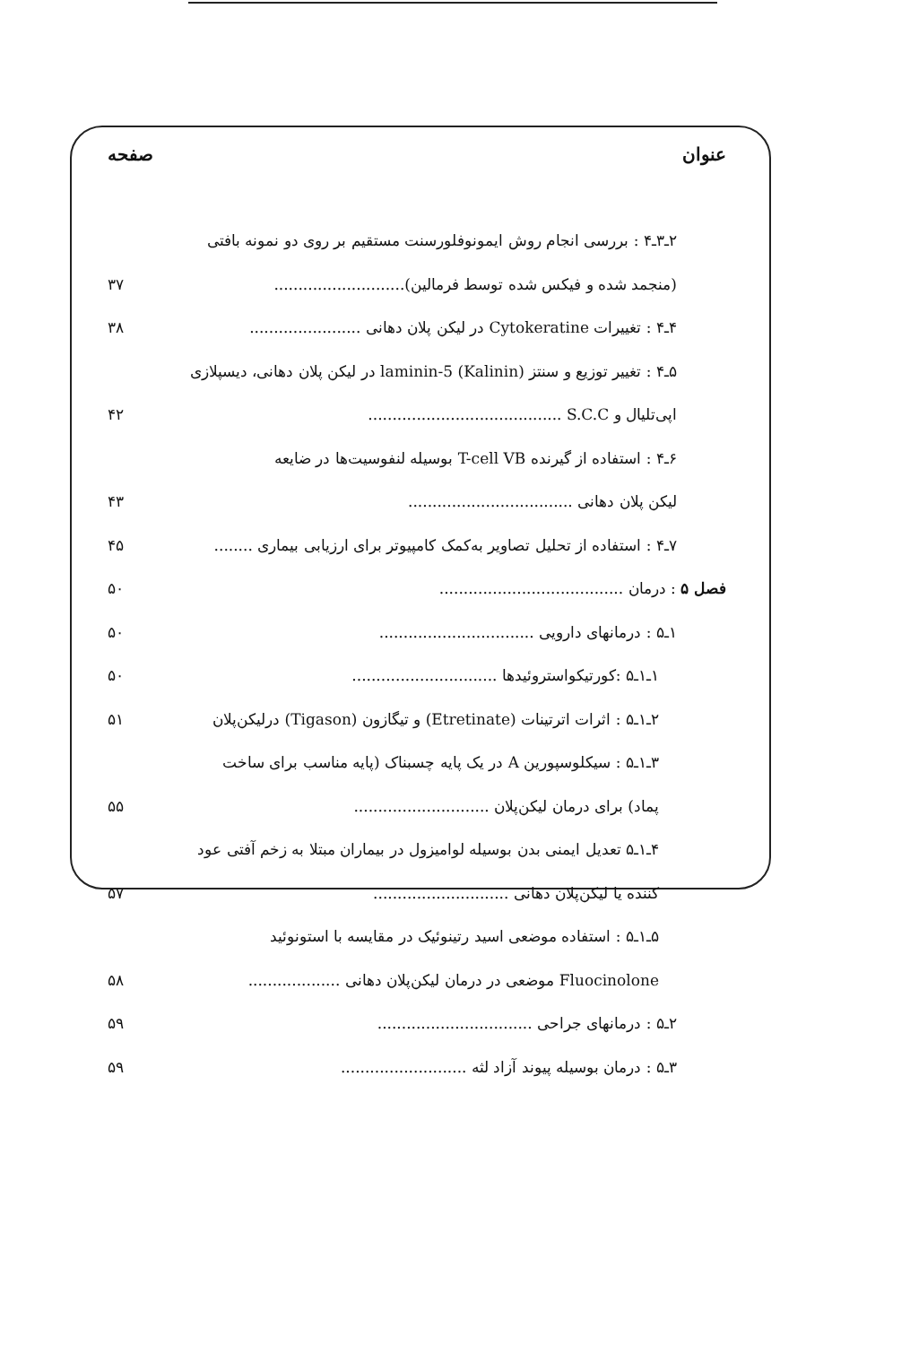عنوان صفحه
۲ـ۳ـ۴ : بررسی انجام روش ایمونوفلورسنت مستقیم بر روی دو نمونه بافتی
(منجمد شده و فیکس شده توسط فرمالین)........................... ۳۷
۴ـ۴ : تغییرات Cytokeratine در لیکن پلان دهانی ....................... ۳۸
۵ـ۴ : تغییر توزیع و سنتز laminin-5 (Kalinin) در لیکن پلان دهانی، دیسپلازی
اپی‌تلیال و S.C.C ........................................ ۴۲
۶ـ۴ : استفاده از گیرنده T-cell VB بوسیله لنفوسیت‌ها در ضایعه
لیکن پلان دهانی .................................. ۴۳
۷ـ۴ : استفاده از تحلیل تصاویر به‌کمک کامپیوتر برای ارزیابی بیماری ........ ۴۵
فصل ۵ : درمان ...................................... ۵۰
۱ـ۵ : درمانهای دارویی ................................ ۵۰
۱ـ۱ـ۵ :کورتیکواستروئیدها .............................. ۵۰
۲ـ۱ـ۵ : اثرات اترتینات (Etretinate) و تیگازون (Tigason) درلیکن‌پلان ۵۱
۳ـ۱ـ۵ : سیکلوسپورین A در یک پایه چسبناک (پایه مناسب برای ساخت
پماد) برای درمان لیکن‌پلان ............................ ۵۵
۴ـ۱ـ۵ تعدیل ایمنی بدن بوسیله لوامیزول در بیماران مبتلا به زخم آفتی عود
کننده یا لیکن‌پلان دهانی ............................ ۵۷
۵ـ۱ـ۵ : استفاده موضعی اسید رتینوئیک در مقایسه با استونوئید
Fluocinolone موضعی در درمان لیکن‌پلان دهانی ................... ۵۸
۲ـ۵ : درمانهای جراحی ................................ ۵۹
۳ـ۵ : درمان بوسیله پیوند آزاد لثه .......................... ۵۹